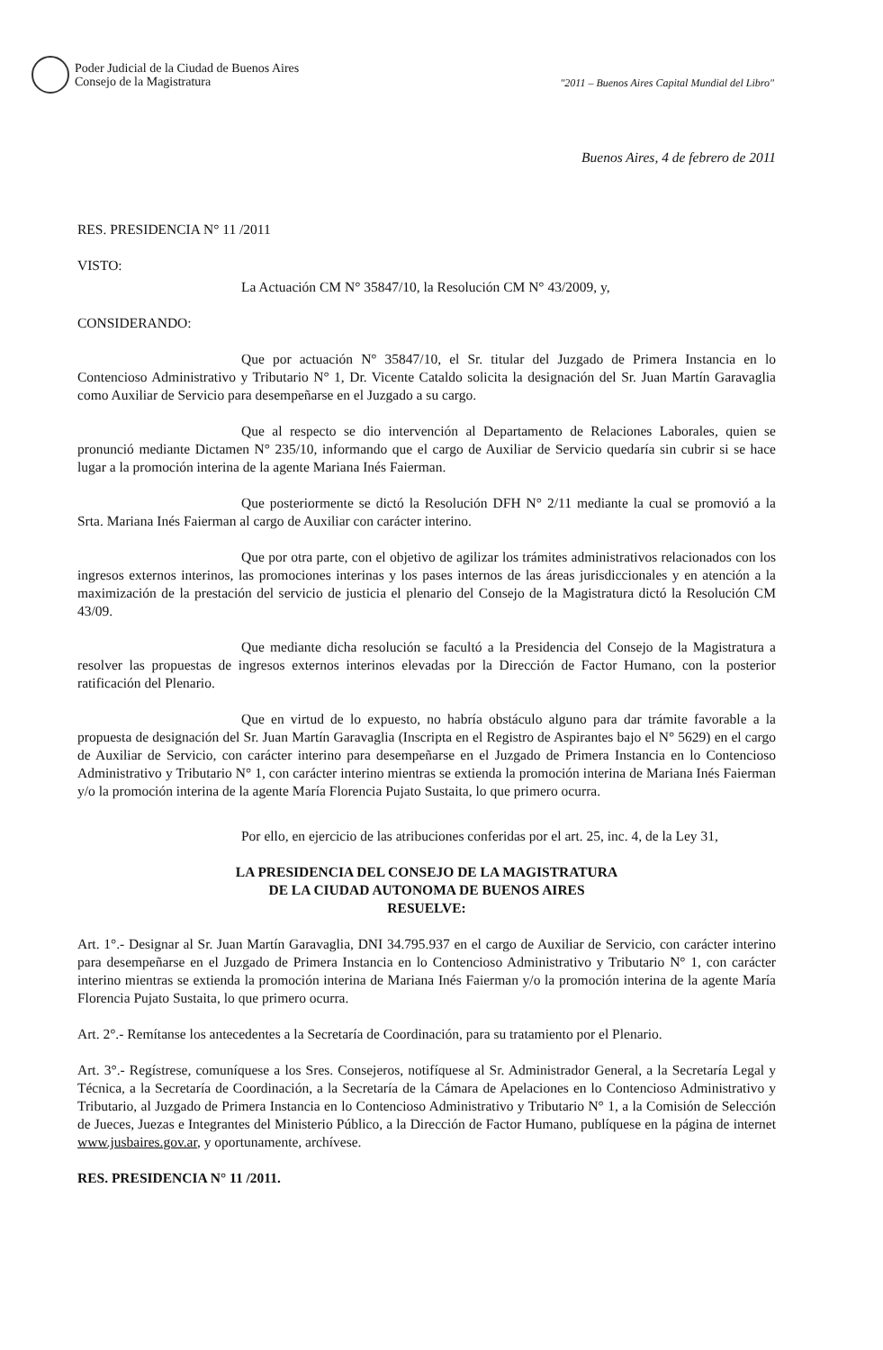Poder Judicial de la Ciudad de Buenos Aires
Consejo de la Magistratura
"2011 – Buenos Aires Capital Mundial del Libro"
Buenos Aires, 4 de febrero de 2011
RES. PRESIDENCIA N° 11 /2011
VISTO:
La Actuación CM N° 35847/10, la Resolución CM N° 43/2009, y,
CONSIDERANDO:
Que por actuación N° 35847/10, el Sr. titular del Juzgado de Primera Instancia en lo Contencioso Administrativo y Tributario N° 1, Dr. Vicente Cataldo solicita la designación del Sr. Juan Martín Garavaglia como Auxiliar de Servicio para desempeñarse en el Juzgado a su cargo.
Que al respecto se dio intervención al Departamento de Relaciones Laborales, quien se pronunció mediante Dictamen N° 235/10, informando que el cargo de Auxiliar de Servicio quedaría sin cubrir si se hace lugar a la promoción interina de la agente Mariana Inés Faierman.
Que posteriormente se dictó la Resolución DFH N° 2/11 mediante la cual se promovió a la Srta. Mariana Inés Faierman al cargo de Auxiliar con carácter interino.
Que por otra parte, con el objetivo de agilizar los trámites administrativos relacionados con los ingresos externos interinos, las promociones interinas y los pases internos de las áreas jurisdiccionales y en atención a la maximización de la prestación del servicio de justicia el plenario del Consejo de la Magistratura dictó la Resolución CM 43/09.
Que mediante dicha resolución se facultó a la Presidencia del Consejo de la Magistratura a resolver las propuestas de ingresos externos interinos elevadas por la Dirección de Factor Humano, con la posterior ratificación del Plenario.
Que en virtud de lo expuesto, no habría obstáculo alguno para dar trámite favorable a la propuesta de designación del Sr. Juan Martín Garavaglia (Inscripta en el Registro de Aspirantes bajo el N° 5629) en el cargo de Auxiliar de Servicio, con carácter interino para desempeñarse en el Juzgado de Primera Instancia en lo Contencioso Administrativo y Tributario N° 1, con carácter interino mientras se extienda la promoción interina de Mariana Inés Faierman y/o la promoción interina de la agente María Florencia Pujato Sustaita, lo que primero ocurra.
Por ello, en ejercicio de las atribuciones conferidas por el art. 25, inc. 4, de la Ley 31,
LA PRESIDENCIA DEL CONSEJO DE LA MAGISTRATURA
DE LA CIUDAD AUTONOMA DE BUENOS AIRES
RESUELVE:
Art. 1°.- Designar al Sr. Juan Martín Garavaglia, DNI 34.795.937 en el cargo de Auxiliar de Servicio, con carácter interino para desempeñarse en el Juzgado de Primera Instancia en lo Contencioso Administrativo y Tributario N° 1, con carácter interino mientras se extienda la promoción interina de Mariana Inés Faierman y/o la promoción interina de la agente María Florencia Pujato Sustaita, lo que primero ocurra.
Art. 2°.- Remítanse los antecedentes a la Secretaría de Coordinación, para su tratamiento por el Plenario.
Art. 3°.- Regístrese, comuníquese a los Sres. Consejeros, notifíquese al Sr. Administrador General, a la Secretaría Legal y Técnica, a la Secretaría de Coordinación, a la Secretaría de la Cámara de Apelaciones en lo Contencioso Administrativo y Tributario, al Juzgado de Primera Instancia en lo Contencioso Administrativo y Tributario N° 1, a la Comisión de Selección de Jueces, Juezas e Integrantes del Ministerio Público, a la Dirección de Factor Humano, publíquese en la página de internet www.jusbaires.gov.ar, y oportunamente, archívese.
RES. PRESIDENCIA N° 11 /2011.